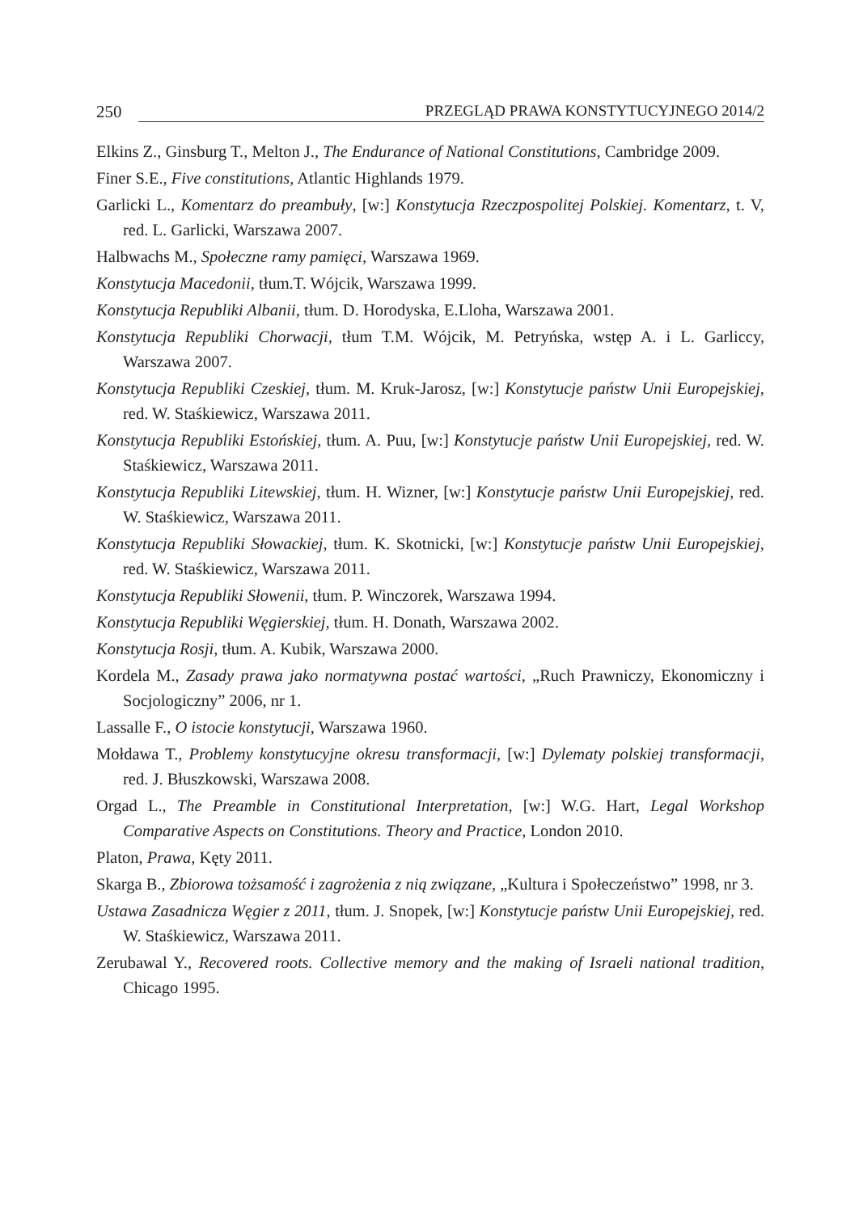250 PRZEGLĄD PRAWA KONSTYTUCYJNEGO 2014/2
Elkins Z., Ginsburg T., Melton J., The Endurance of National Constitutions, Cambridge 2009.
Finer S.E., Five constitutions, Atlantic Highlands 1979.
Garlicki L., Komentarz do preambuły, [w:] Konstytucja Rzeczpospolitej Polskiej. Komentarz, t. V, red. L. Garlicki, Warszawa 2007.
Halbwachs M., Społeczne ramy pamięci, Warszawa 1969.
Konstytucja Macedonii, tłum.T. Wójcik, Warszawa 1999.
Konstytucja Republiki Albanii, tłum. D. Horodyska, E.Lloha, Warszawa 2001.
Konstytucja Republiki Chorwacji, tłum T.M. Wójcik, M. Petryńska, wstęp A. i L. Garliccy, Warszawa 2007.
Konstytucja Republiki Czeskiej, tłum. M. Kruk-Jarosz, [w:] Konstytucje państw Unii Europejskiej, red. W. Staśkiewicz, Warszawa 2011.
Konstytucja Republiki Estońskiej, tłum. A. Puu, [w:] Konstytucje państw Unii Europejskiej, red. W. Staśkiewicz, Warszawa 2011.
Konstytucja Republiki Litewskiej, tłum. H. Wizner, [w:] Konstytucje państw Unii Europejskiej, red. W. Staśkiewicz, Warszawa 2011.
Konstytucja Republiki Słowackiej, tłum. K. Skotnicki, [w:] Konstytucje państw Unii Europejskiej, red. W. Staśkiewicz, Warszawa 2011.
Konstytucja Republiki Słowenii, tłum. P. Winczorek, Warszawa 1994.
Konstytucja Republiki Węgierskiej, tłum. H. Donath, Warszawa 2002.
Konstytucja Rosji, tłum. A. Kubik, Warszawa 2000.
Kordela M., Zasady prawa jako normatywna postać wartości, „Ruch Prawniczy, Ekonomiczny i Socjologiczny” 2006, nr 1.
Lassalle F., O istocie konstytucji, Warszawa 1960.
Mołdawa T., Problemy konstytucyjne okresu transformacji, [w:] Dylematy polskiej transformacji, red. J. Błuszkowski, Warszawa 2008.
Orgad L., The Preamble in Constitutional Interpretation, [w:] W.G. Hart, Legal Workshop Comparative Aspects on Constitutions. Theory and Practice, London 2010.
Platon, Prawa, Kęty 2011.
Skarga B., Zbiorowa tożsamość i zagrożenia z nią związane, „Kultura i Społeczeństwo” 1998, nr 3.
Ustawa Zasadnicza Węgier z 2011, tłum. J. Snopek, [w:] Konstytucje państw Unii Europejskiej, red. W. Staśkiewicz, Warszawa 2011.
Zerubawal Y., Recovered roots. Collective memory and the making of Israeli national tradition, Chicago 1995.